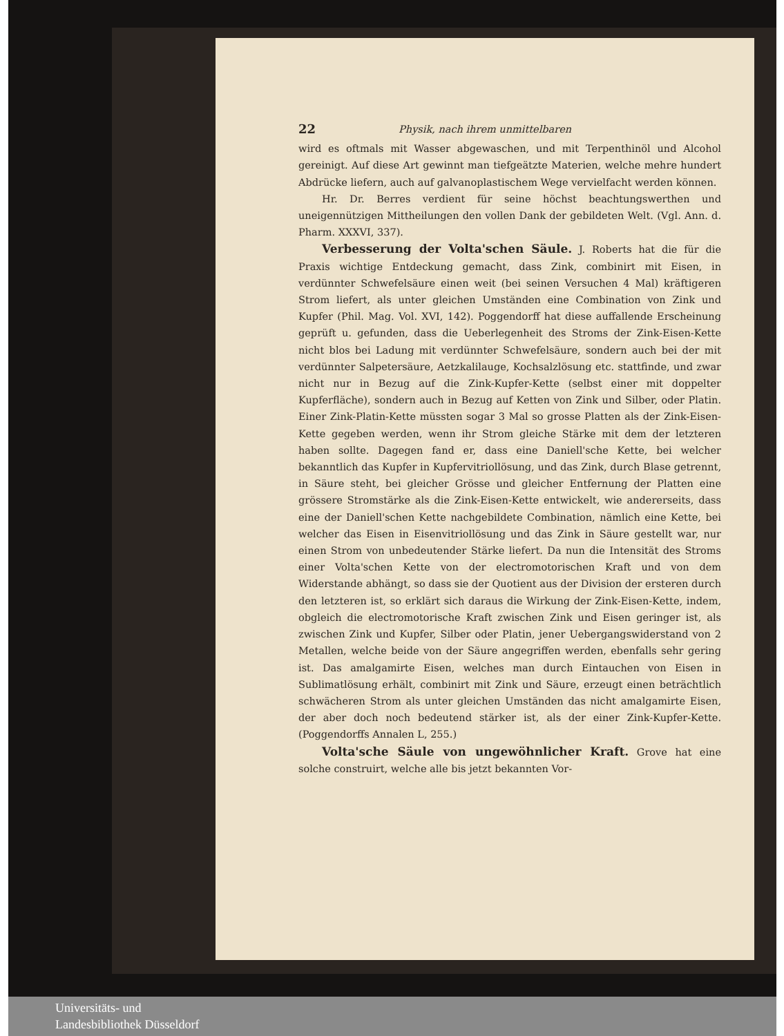22 Physik, nach ihrem unmittelbaren
wird es oftmals mit Wasser abgewaschen, und mit Terpenthinöl und Alcohol gereinigt. Auf diese Art gewinnt man tiefgeätzte Materien, welche mehre hundert Abdrücke liefern, auch auf galvanoplastischem Wege vervielfacht werden können.
Hr. Dr. Berres verdient für seine höchst beachtungswerthen und uneigennützigen Mittheilungen den vollen Dank der gebildeten Welt. (Vgl. Ann. d. Pharm. XXXVI, 337).
Verbesserung der Volta'schen Säule. J. Roberts hat die für die Praxis wichtige Entdeckung gemacht, dass Zink, combinirt mit Eisen, in verdünnter Schwefelsäure einen weit (bei seinen Versuchen 4 Mal) kräftigeren Strom liefert, als unter gleichen Umständen eine Combination von Zink und Kupfer (Phil. Mag. Vol. XVI, 142). Poggendorff hat diese auffallende Erscheinung geprüft u. gefunden, dass die Ueberlegenheit des Stroms der Zink-Eisen-Kette nicht blos bei Ladung mit verdünnter Schwefelsäure, sondern auch bei der mit verdünnter Salpetersäure, Aetzkalilauge, Kochsalzlösung etc. stattfinde, und zwar nicht nur in Bezug auf die Zink-Kupfer-Kette (selbst einer mit doppelter Kupferfläche), sondern auch in Bezug auf Ketten von Zink und Silber, oder Platin. Einer Zink-Platin-Kette müssten sogar 3 Mal so grosse Platten als der Zink-Eisen-Kette gegeben werden, wenn ihr Strom gleiche Stärke mit dem der letzteren haben sollte. Dagegen fand er, dass eine Daniell'sche Kette, bei welcher bekanntlich das Kupfer in Kupfervitriollösung, und das Zink, durch Blase getrennt, in Säure steht, bei gleicher Grösse und gleicher Entfernung der Platten eine grössere Stromstärke als die Zink-Eisen-Kette entwickelt, wie andererseits, dass eine der Daniell'schen Kette nachgebildete Combination, nämlich eine Kette, bei welcher das Eisen in Eisenvitriollösung und das Zink in Säure gestellt war, nur einen Strom von unbedeutender Stärke liefert. Da nun die Intensität des Stroms einer Volta'schen Kette von der electromotorischen Kraft und von dem Widerstande abhängt, so dass sie der Quotient aus der Division der ersteren durch den letzteren ist, so erklärt sich daraus die Wirkung der Zink-Eisen-Kette, indem, obgleich die electromotorische Kraft zwischen Zink und Eisen geringer ist, als zwischen Zink und Kupfer, Silber oder Platin, jener Uebergangswiderstand von 2 Metallen, welche beide von der Säure angegriffen werden, ebenfalls sehr gering ist. Das amalgamirte Eisen, welches man durch Eintauchen von Eisen in Sublimatlösung erhält, combinirt mit Zink und Säure, erzeugt einen beträchtlich schwächeren Strom als unter gleichen Umständen das nicht amalgamirte Eisen, der aber doch noch bedeutend stärker ist, als der einer Zink-Kupfer-Kette. (Poggendorffs Annalen L, 255.)
Volta'sche Säule von ungewöhnlicher Kraft. Grove hat eine solche construirt, welche alle bis jetzt bekannten Vor-
Universitäts- und
Landesbibliothek Düsseldorf